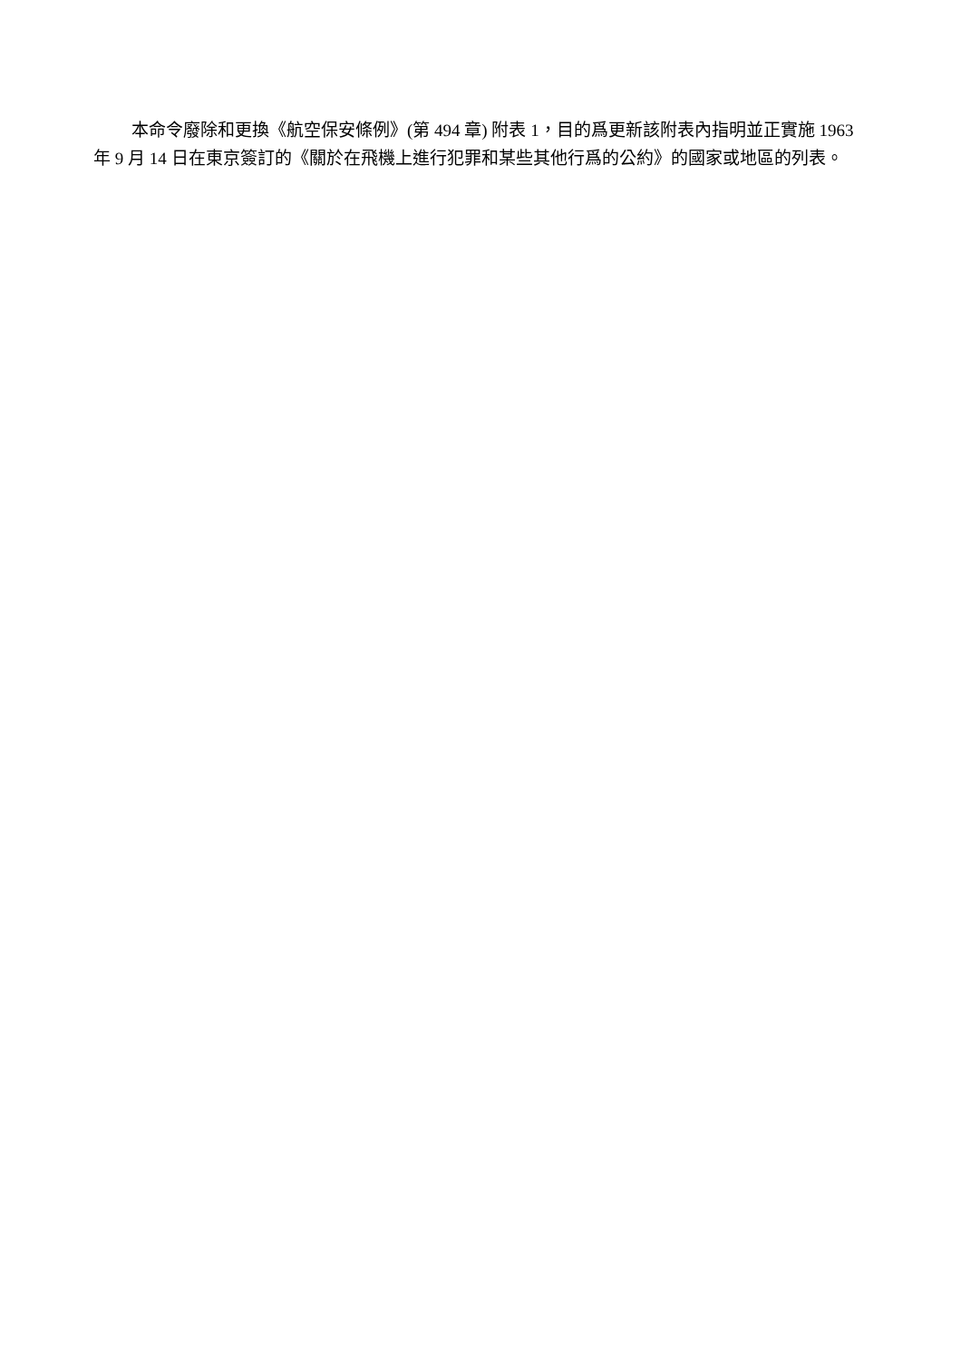本命令廢除和更換《航空保安條例》(第 494 章) 附表 1，目的爲更新該附表內指明並正實施 1963 年 9 月 14 日在東京簽訂的《關於在飛機上進行犯罪和某些其他行爲的公約》的國家或地區的列表。